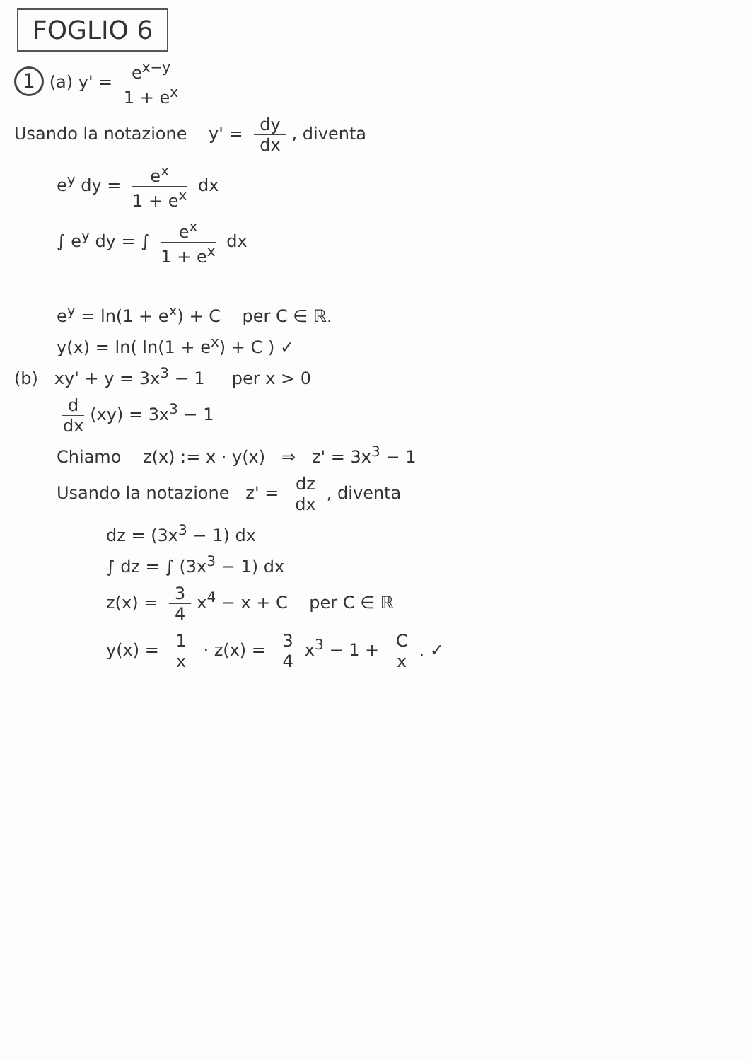FOGLIO 6
1 (a) y' = e<sup>x−y</sup> 1 + e<sup>x</sup>
Usando la notazione y' = dy dx, diventa
e<sup>y</sup> dy = e<sup>x</sup> 1 + e<sup>x</sup> dx
∫ e<sup>y</sup> dy = ∫ e<sup>x</sup> 1 + e<sup>x</sup> dx
e<sup>y</sup> = ln(1 + e<sup>x</sup>) + C per C ∈ ℝ.
y(x) = ln( ln(1 + e<sup>x</sup>) + C ) ✓
(b) xy' + y = 3x<sup>3</sup> − 1 per x > 0
d dx (xy) = 3x<sup>3</sup> − 1
Chiamo z(x) := x · y(x) ⇒ z' = 3x<sup>3</sup> − 1
Usando la notazione z' = dz dx, diventa
dz = (3x<sup>3</sup> − 1) dx
∫ dz = ∫ (3x<sup>3</sup> − 1) dx
z(x) = 3 4 x<sup>4</sup> − x + C per C ∈ ℝ
y(x) = 1 x · z(x) = 3 4 x<sup>3</sup> − 1 + C x. ✓